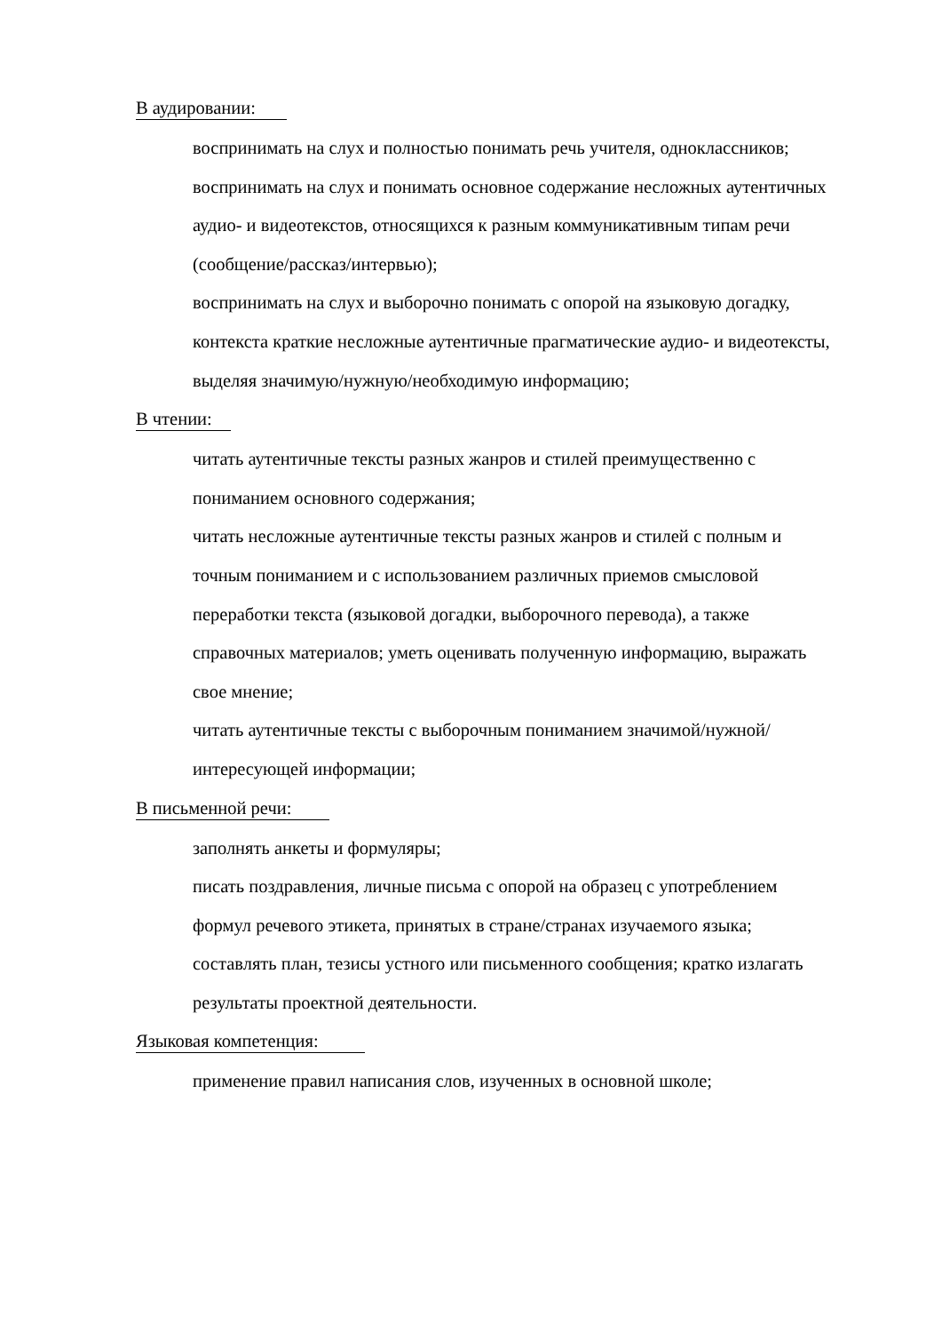В аудировании:
воспринимать на слух и полностью понимать речь учителя, одноклассников;
воспринимать на слух и понимать основное содержание несложных аутентичных аудио- и видеотекстов, относящихся к разным коммуникативным типам речи (сообщение/рассказ/интервью);
воспринимать на слух и выборочно понимать с опорой на языковую догадку, контекста краткие несложные аутентичные прагматические аудио- и видеотексты, выделяя значимую/нужную/необходимую информацию;
В чтении:
читать аутентичные тексты разных жанров и стилей преимущественно с пониманием основного содержания;
читать несложные аутентичные тексты разных жанров и стилей с полным и точным пониманием и с использованием различных приемов смысловой переработки текста (языковой догадки, выборочного перевода), а также справочных материалов; уметь оценивать полученную информацию, выражать свое мнение;
читать аутентичные тексты с выборочным пониманием значимой/нужной/интересующей информации;
В письменной речи:
заполнять анкеты и формуляры;
писать поздравления, личные письма с опорой на образец с употреблением формул речевого этикета, принятых в стране/странах изучаемого языка;
составлять план, тезисы устного или письменного сообщения; кратко излагать результаты проектной деятельности.
Языковая компетенция:
применение правил написания слов, изученных в основной школе;